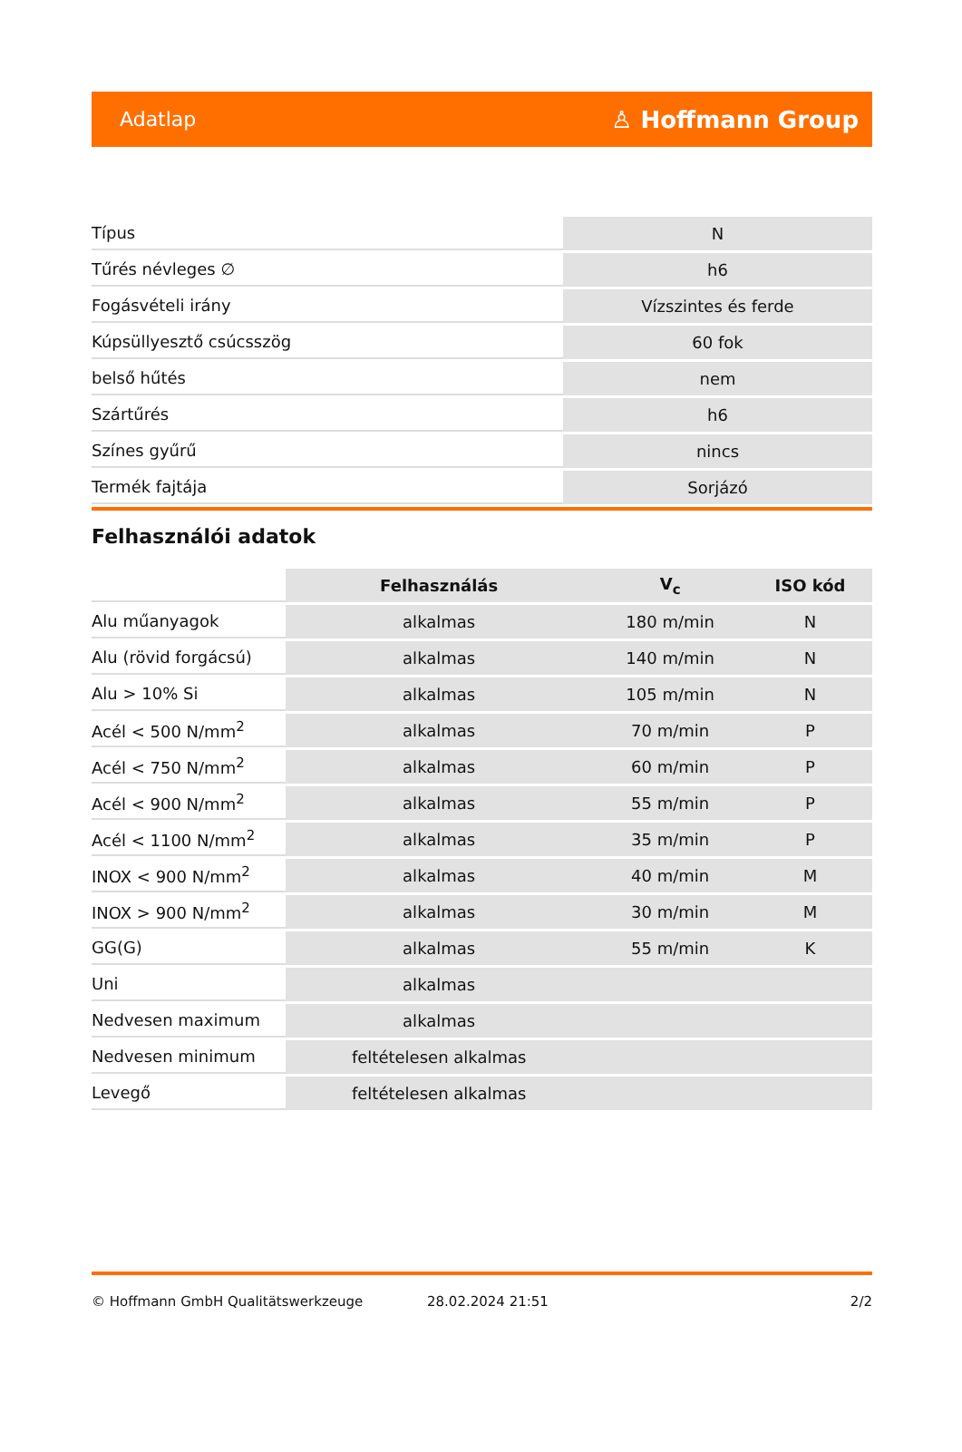Adatlap ♙ Hoffmann Group
| Típus | N |
| Tűrés névleges ∅ | h6 |
| Fogásvételi irány | Vízszintes és ferde |
| Kúpsüllyesztő csúcsszög | 60 fok |
| belső hűtés | nem |
| Szártűrés | h6 |
| Színes gyűrű | nincs |
| Termék fajtája | Sorjázó |
Felhasználói adatok
| | Felhasználás | V<sub>c</sub> | ISO kód |
| --- | --- | --- | --- |
| Alu műanyagok | alkalmas | 180 m/min | N |
| Alu (rövid forgácsú) | alkalmas | 140 m/min | N |
| Alu > 10% Si | alkalmas | 105 m/min | N |
| Acél < 500 N/mm<sup>2</sup> | alkalmas | 70 m/min | P |
| Acél < 750 N/mm<sup>2</sup> | alkalmas | 60 m/min | P |
| Acél < 900 N/mm<sup>2</sup> | alkalmas | 55 m/min | P |
| Acél < 1100 N/mm<sup>2</sup> | alkalmas | 35 m/min | P |
| INOX < 900 N/mm<sup>2</sup> | alkalmas | 40 m/min | M |
| INOX > 900 N/mm<sup>2</sup> | alkalmas | 30 m/min | M |
| GG(G) | alkalmas | 55 m/min | K |
| Uni | alkalmas | | |
| Nedvesen maximum | alkalmas | | |
| Nedvesen minimum | feltételesen alkalmas | | |
| Levegő | feltételesen alkalmas | | |
© Hoffmann GmbH Qualitätswerkzeuge 28.02.2024 21:51 2/2